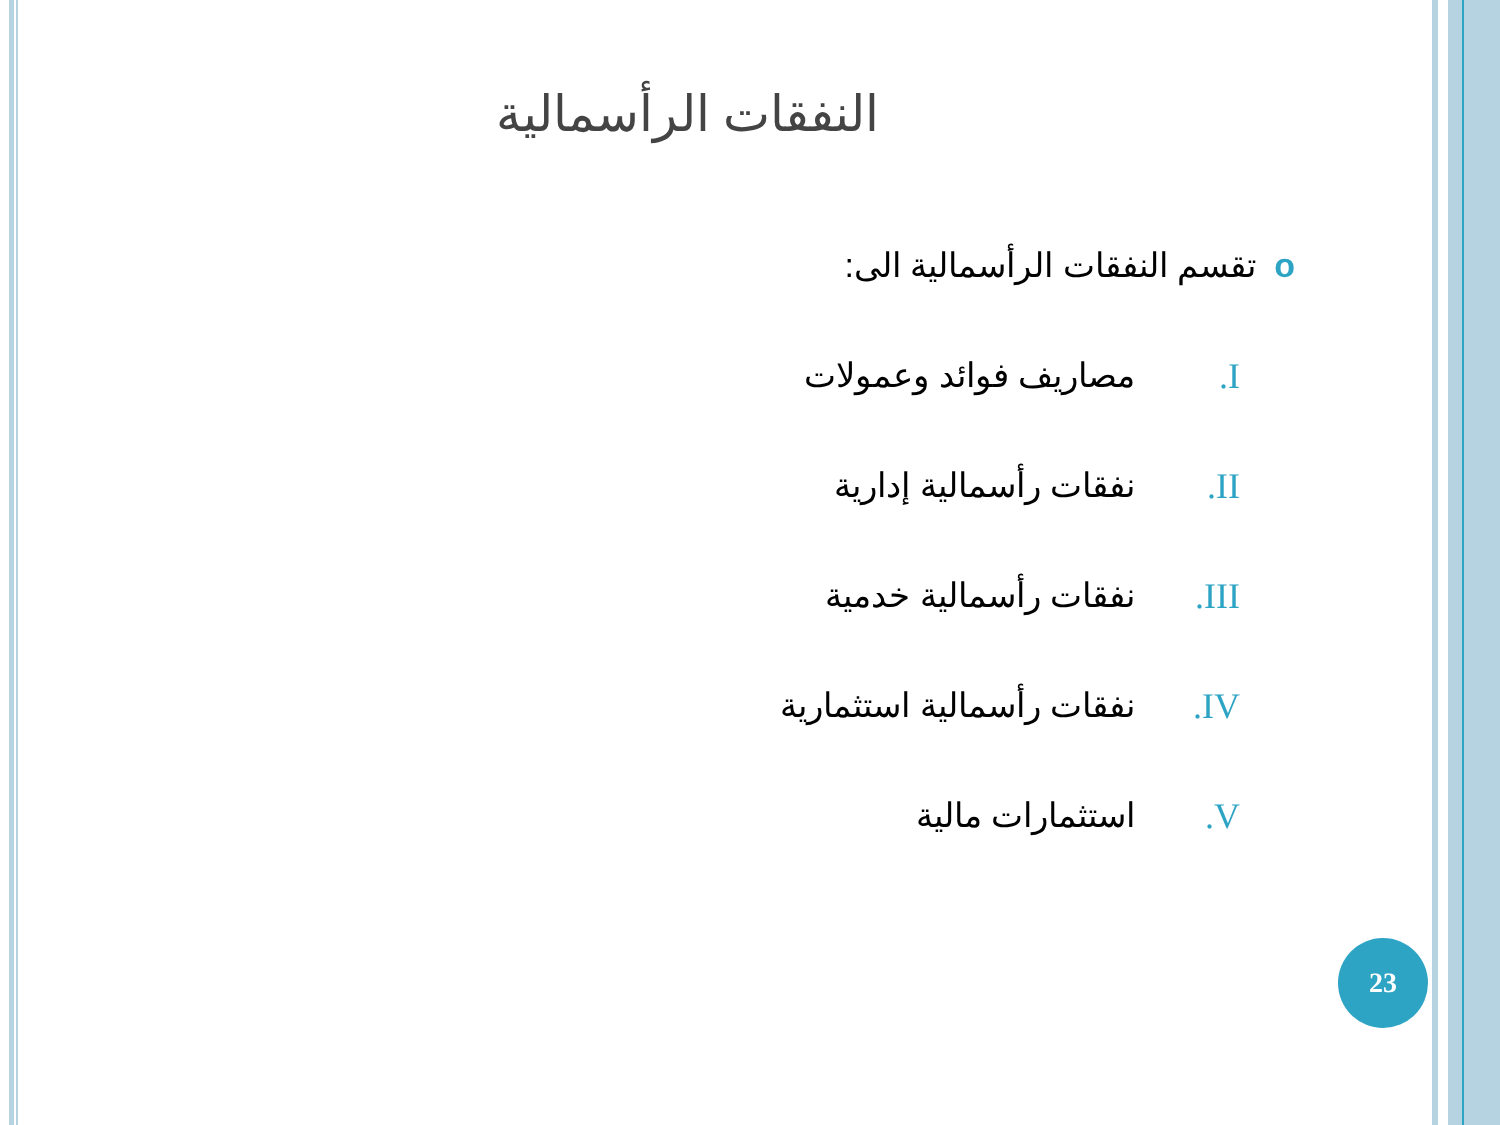النفقات الرأسمالية
oتقسم النفقات الرأسمالية الى:
I. مصاريف فوائد وعمولات
II. نفقات رأسمالية إدارية
III. نفقات رأسمالية خدمية
IV. نفقات رأسمالية استثمارية
V. استثمارات مالية
23